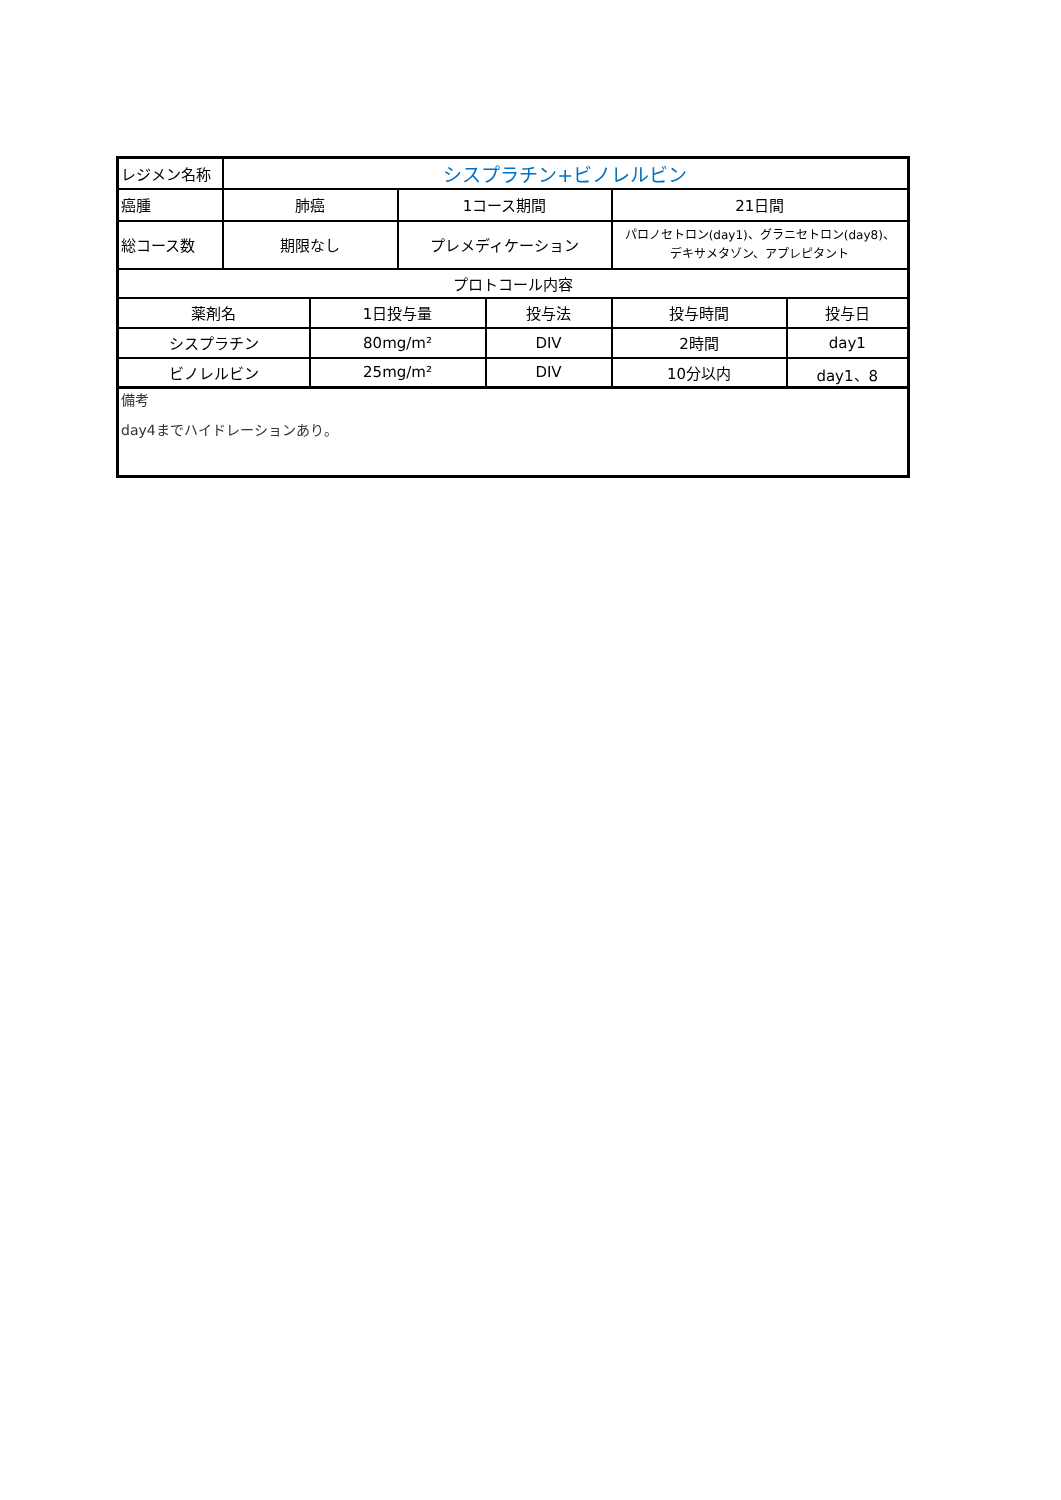| レジメン名称 | シスプラチン+ビノレルビン | | | | | |
| 癌腫 | 肺癌 | | 1コース期間 | | 21日間 | |
| 総コース数 | 期限なし | | プレメディケーション | | パロノセトロン(day1)、グラニセトロン(day8)、 デキサメタゾン、アプレピタント | |
| プロトコール内容 | | | | | | |
| 薬剤名 | | 1日投与量 | | 投与法 | 投与時間 | 投与日 |
| シスプラチン | | 80mg/m² | | DIV | 2時間 | day1 |
| ビノレルビン | | 25mg/m² | | DIV | 10分以内 | day1、8 |
| 備考 day4までハイドレーションあり。 | | | | | | |